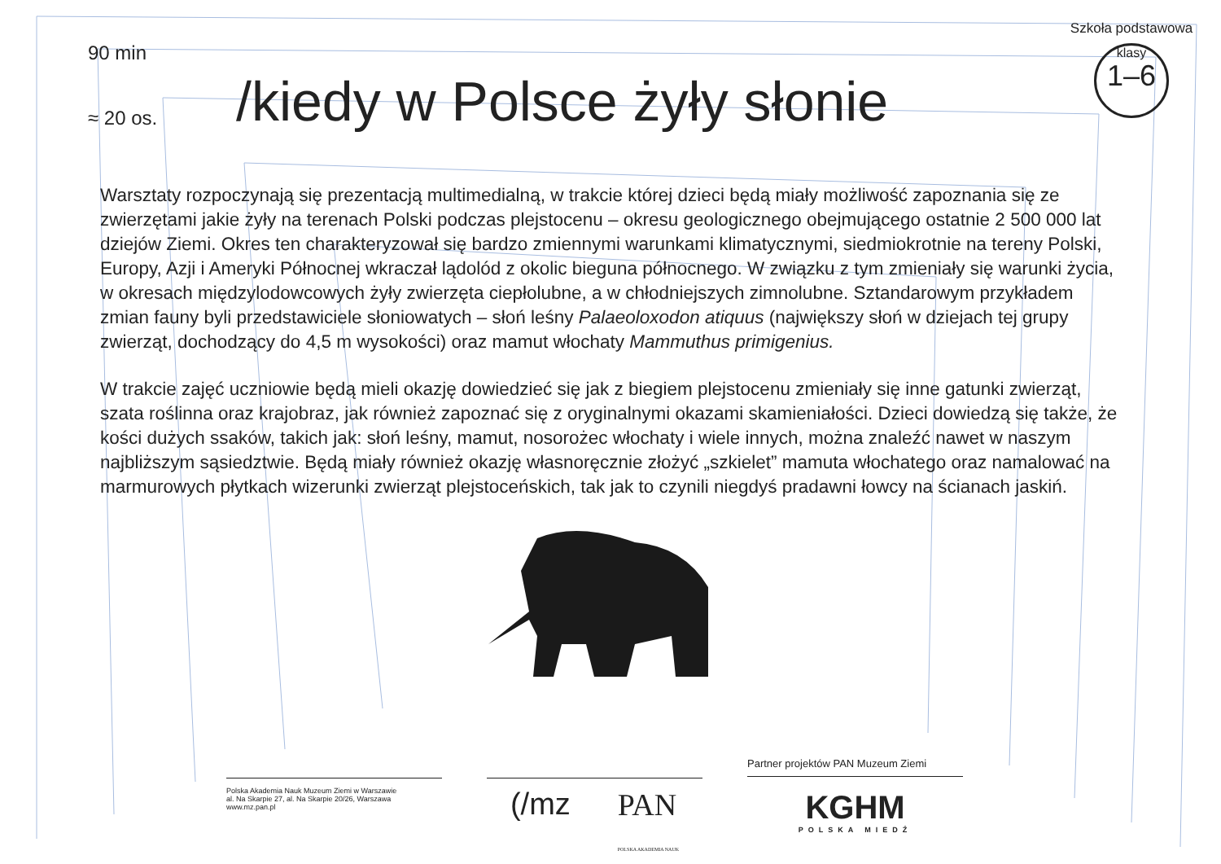90 min
≈ 20 os.
/kiedy w Polsce żyły słonie
Szkoła podstawowa
klasy
1–6
Warsztaty rozpoczynają się prezentacją multimedialną, w trakcie której dzieci będą miały możliwość zapoznania się ze zwierzętami jakie żyły na terenach Polski podczas plejstocenu – okresu geologicznego obejmującego ostatnie 2 500 000 lat dziejów Ziemi. Okres ten charakteryzował się bardzo zmiennymi warunkami klimatycznymi, siedmiokrotnie na tereny Polski, Europy, Azji i Ameryki Północnej wkraczał lądolód z okolic bieguna północnego. W związku z tym zmieniały się warunki życia, w okresach międzylodowcowych żyły zwierzęta ciepłolubne, a w chłodniejszych zimnolubne. Sztandarowym przykładem zmian fauny byli przedstawiciele słoniowatych – słoń leśny Palaeoloxodon atiquus (największy słoń w dziejach tej grupy zwierząt, dochodzący do 4,5 m wysokości) oraz mamut włochaty Mammuthus primigenius.
W trakcie zajęć uczniowie będą mieli okazję dowiedzieć się jak z biegiem plejstocenu zmieniały się inne gatunki zwierząt, szata roślinna oraz krajobraz, jak również zapoznać się z oryginalnymi okazami skamieniałości. Dzieci dowiedzą się także, że kości dużych ssaków, takich jak: słoń leśny, mamut, nosorożec włochaty i wiele innych, można znaleźć nawet w naszym najbliższym sąsiedztwie. Będą miały również okazję własnoręcznie złożyć „szkielet” mamuta włochatego oraz namalować na marmurowych płytkach wizerunki zwierząt plejstoceńskich, tak jak to czynili niegdyś pradawni łowcy na ścianach jaskiń.
Polska Akademia Nauk Muzeum Ziemi w Warszawie
al. Na Skarpie 27, al. Na Skarpie 20/26, Warszawa
www.mz.pan.pl
(/mz PAN
POLSKA AKADEMIA NAUK
Partner projektów PAN Muzeum Ziemi
KGHM
POLSKA MIEDŹ